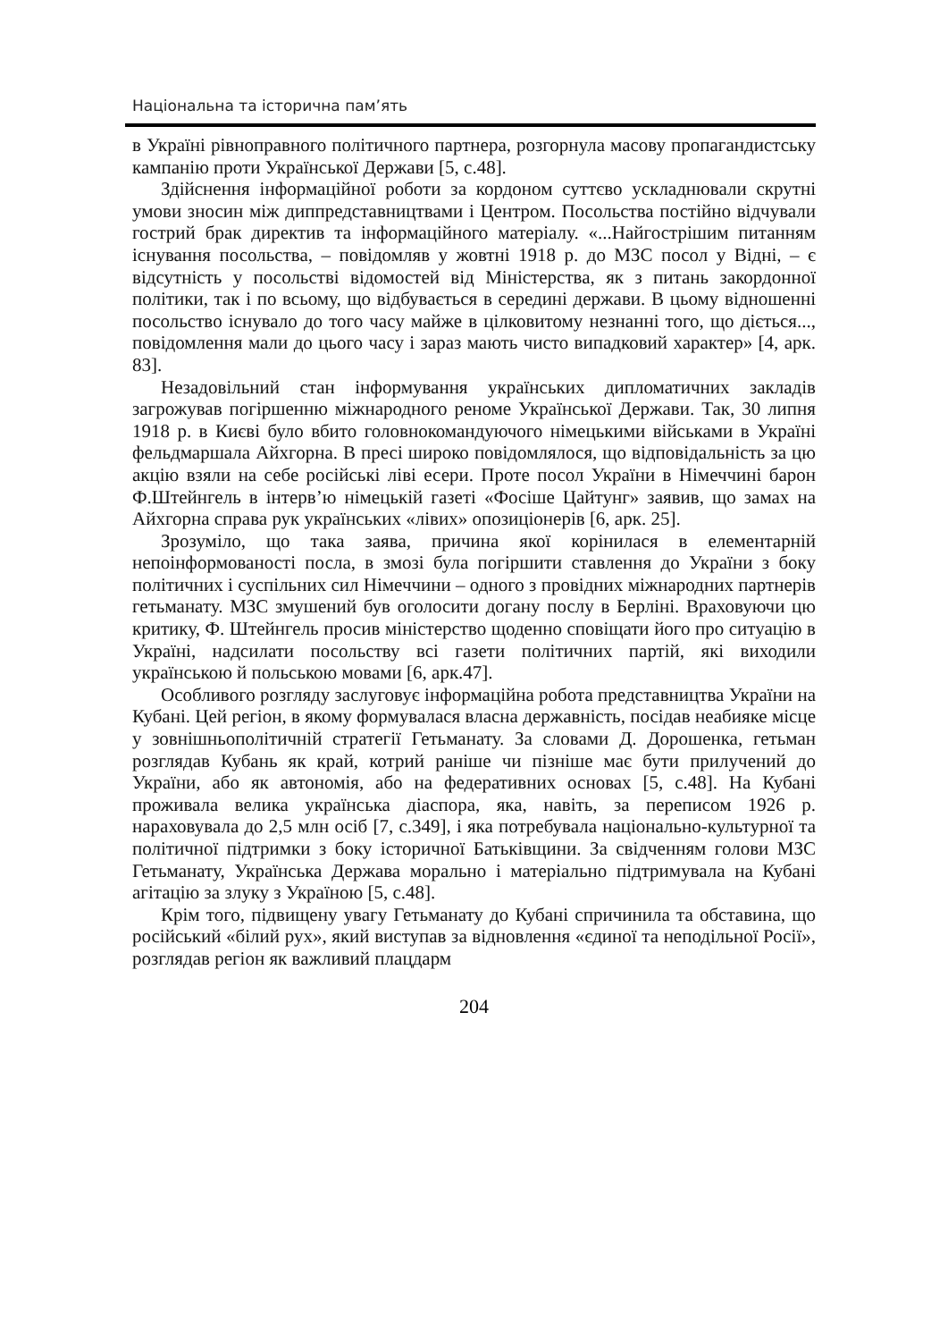Національна та історична пам’ять
в Україні рівноправного політичного партнера, розгорнула масову пропагандистську кампанію проти Української Держави [5, с.48].
Здійснення інформаційної роботи за кордоном суттєво ускладнювали скрутні умови зносин між диппредставництвами і Центром. Посольства постійно відчували гострий брак директив та інформаційного матеріалу. «...Найгострішим питанням існування посольства, – повідомляв у жовтні 1918 р. до МЗС посол у Відні, – є відсутність у посольстві відомостей від Міністерства, як з питань закордонної політики, так і по всьому, що відбувається в середині держави. В цьому відношенні посольство існувало до того часу майже в цілковитому незнанні того, що діється..., повідомлення мали до цього часу і зараз мають чисто випадковий характер» [4, арк. 83].
Незадовільний стан інформування українських дипломатичних закладів загрожував погіршенню міжнародного реноме Української Держави. Так, 30 липня 1918 р. в Києві було вбито головнокомандуючого німецькими військами в Україні фельдмаршала Айхгорна. В пресі широко повідомлялося, що відповідальність за цю акцію взяли на себе російські ліві есери. Проте посол України в Німеччині барон Ф.Штейнгель в інтерв’ю німецькій газеті «Фосіше Цайтунг» заявив, що замах на Айхгорна справа рук українських «лівих» опозиціонерів [6, арк. 25].
Зрозуміло, що така заява, причина якої корінилася в елементарній непоінформованості посла, в змозі була погіршити ставлення до України з боку політичних і суспільних сил Німеччини – одного з провідних міжнародних партнерів гетьманату. МЗС змушений був оголосити догану послу в Берліні. Враховуючи цю критику, Ф. Штейнгель просив міністерство щоденно сповіщати його про ситуацію в Україні, надсилати посольству всі газети політичних партій, які виходили українською й польською мовами [6, арк.47].
Особливого розгляду заслуговує інформаційна робота представництва України на Кубані. Цей регіон, в якому формувалася власна державність, посідав неабияке місце у зовнішньополітичній стратегії Гетьманату. За словами Д. Дорошенка, гетьман розглядав Кубань як край, котрий раніше чи пізніше має бути прилучений до України, або як автономія, або на федеративних основах [5, с.48]. На Кубані проживала велика українська діаспора, яка, навіть, за переписом 1926 р. нараховувала до 2,5 млн осіб [7, с.349], і яка потребувала національно-культурної та політичної підтримки з боку історичної Батьківщини. За свідченням голови МЗС Гетьманату, Українська Держава морально і матеріально підтримувала на Кубані агітацію за злуку з Україною [5, с.48].
Крім того, підвищену увагу Гетьманату до Кубані спричинила та обставина, що російський «білий рух», який виступав за відновлення «єдиної та неподільної Росії», розглядав регіон як важливий плацдарм
204